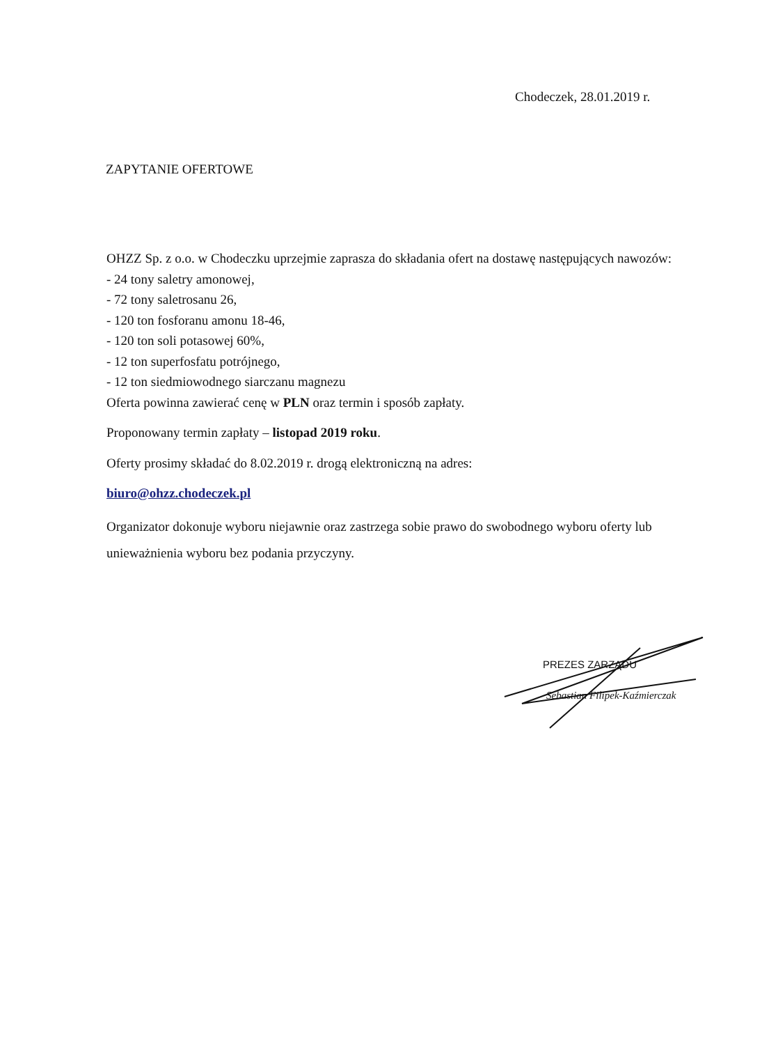Chodeczek, 28.01.2019 r.
ZAPYTANIE OFERTOWE
OHZZ Sp. z o.o. w Chodeczku uprzejmie zaprasza do składania ofert na dostawę następujących nawozów:
- 24 tony saletry amonowej,
- 72 tony saletrosanu 26,
- 120 ton fosforanu amonu 18-46,
- 120 ton soli potasowej 60%,
- 12 ton superfosfatu potrójnego,
- 12 ton siedmiowodnego siarczanu magnezu
Oferta powinna zawierać cenę w PLN oraz termin i sposób zapłaty.
Proponowany termin zapłaty – listopad 2019 roku.
Oferty prosimy składać do 8.02.2019 r. drogą elektroniczną na adres:
biuro@ohzz.chodeczek.pl
Organizator dokonuje wyboru niejawnie oraz zastrzega sobie prawo do swobodnego wyboru oferty lub unieważnienia wyboru bez podania przyczyny.
PREZES ZARZĄDU
Sebastian Filipek-Kaźmierczak